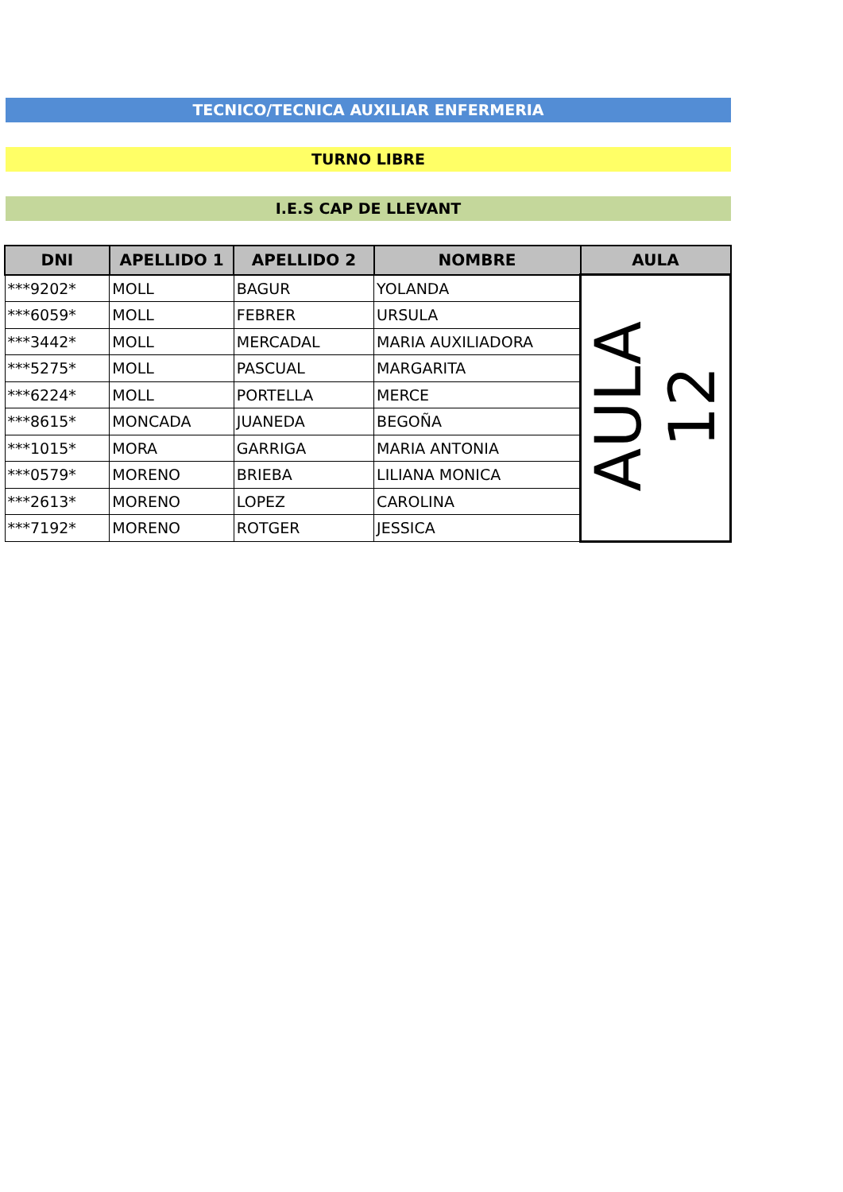TECNICO/TECNICA AUXILIAR ENFERMERIA
TURNO LIBRE
I.E.S CAP DE LLEVANT
| DNI | APELLIDO 1 | APELLIDO 2 | NOMBRE | AULA |
| --- | --- | --- | --- | --- |
| ***9202* | MOLL | BAGUR | YOLANDA | AULA 12 |
| ***6059* | MOLL | FEBRER | URSULA | |
| ***3442* | MOLL | MERCADAL | MARIA AUXILIADORA | |
| ***5275* | MOLL | PASCUAL | MARGARITA | |
| ***6224* | MOLL | PORTELLA | MERCE | |
| ***8615* | MONCADA | JUANEDA | BEGOÑA | |
| ***1015* | MORA | GARRIGA | MARIA ANTONIA | |
| ***0579* | MORENO | BRIEBA | LILIANA MONICA | |
| ***2613* | MORENO | LOPEZ | CAROLINA | |
| ***7192* | MORENO | ROTGER | JESSICA | |